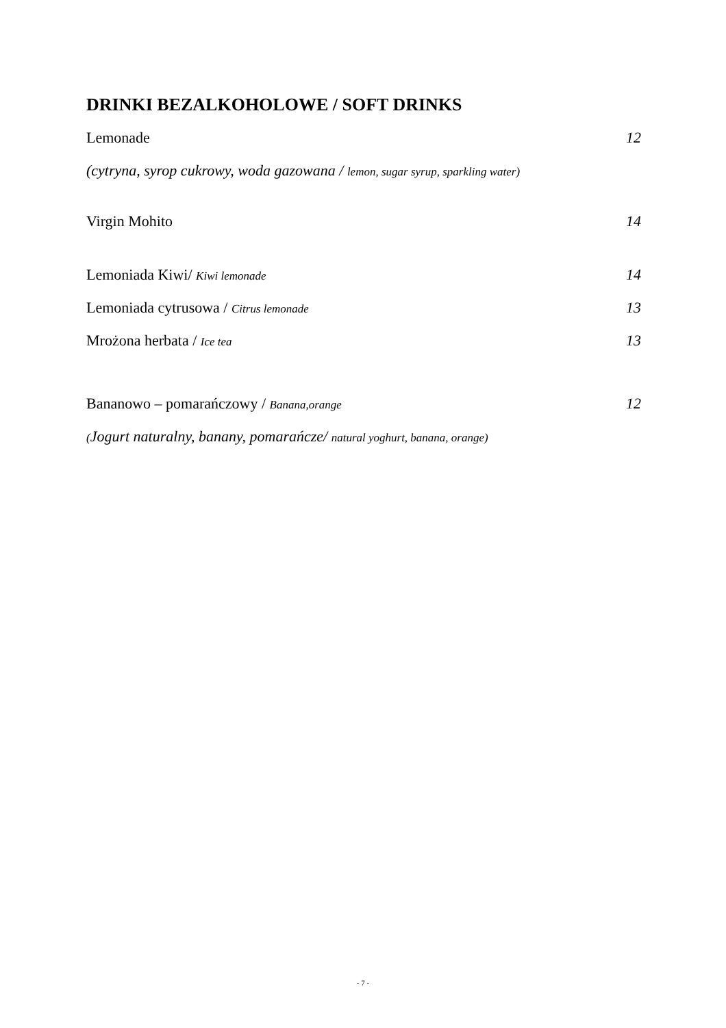DRINKI BEZALKOHOLOWE / SOFT DRINKS
Lemonade 12
(cytryna, syrop cukrowy, woda gazowana / lemon, sugar syrup, sparkling water)
Virgin Mohito 14
Lemoniada Kiwi/ Kiwi lemonade 14
Lemoniada cytrusowa / Citrus lemonade 13
Mrożona herbata / Ice tea 13
Bananowo – pomarańczowy / Banana,orange 12
(Jogurt naturalny, banany, pomarańcze/ natural yoghurt, banana, orange)
- 7 -